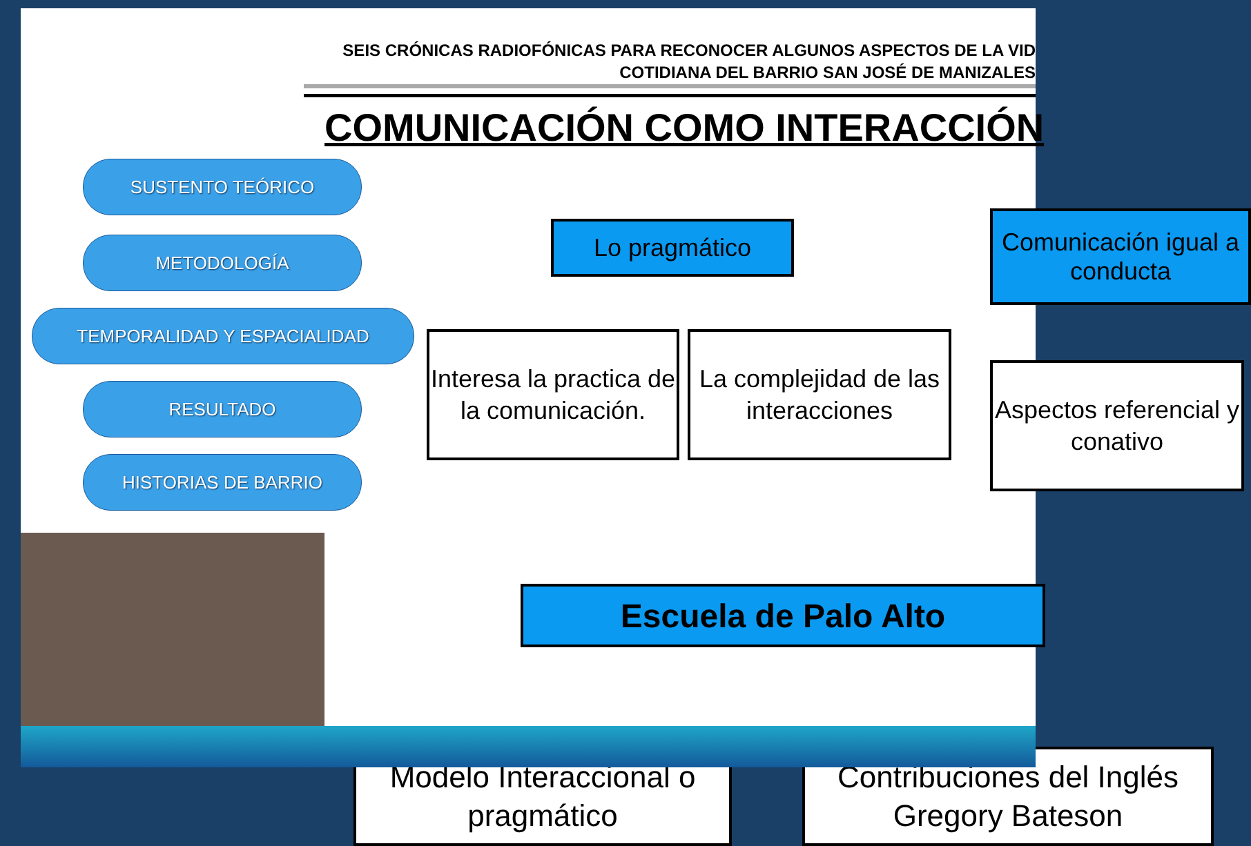SEIS CRÓNICAS RADIOFÓNICAS PARA RECONOCER ALGUNOS ASPECTOS DE LA VID
COTIDIANA DEL BARRIO SAN JOSÉ DE MANIZALES
COMUNICACIÓN COMO INTERACCIÓN
SUSTENTO TEÓRICO
METODOLOGÍA
TEMPORALIDAD Y ESPACIALIDAD
RESULTADO
HISTORIAS DE BARRIO
Lo pragmático
Comunicación igual a conducta
Interesa la practica de la comunicación.
La complejidad de las interacciones
Aspectos referencial y conativo
Escuela de Palo Alto
Modelo Interaccional o pragmático
Contribuciones del Inglés Gregory Bateson